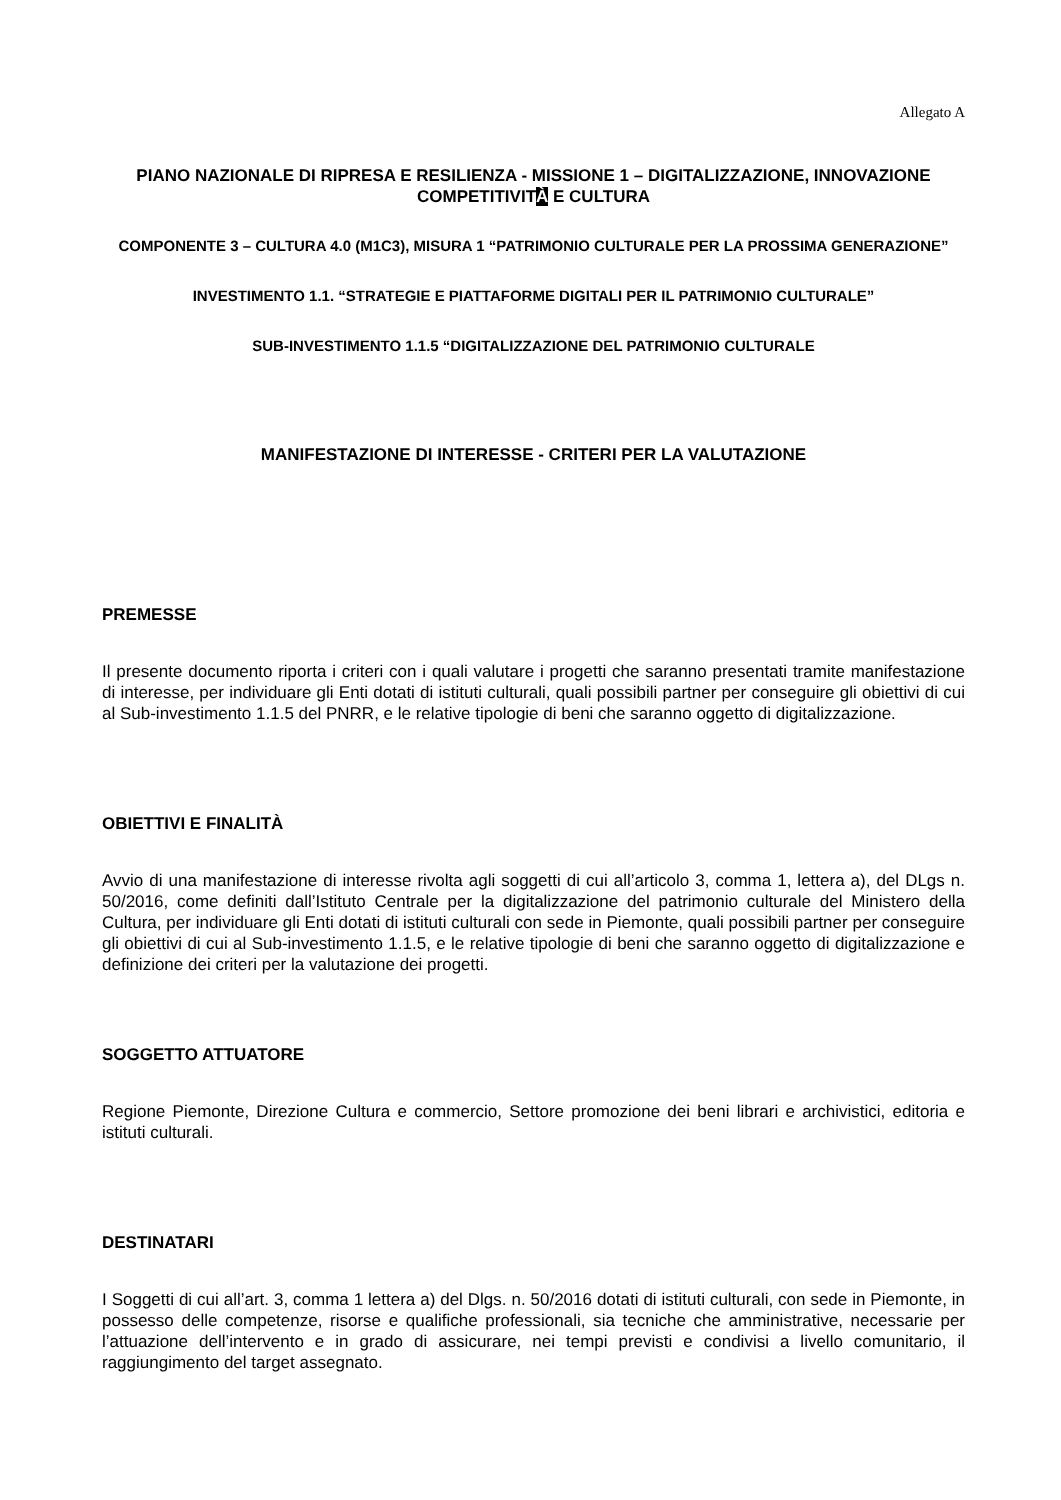Allegato A
PIANO NAZIONALE DI RIPRESA E RESILIENZA - MISSIONE 1 – DIGITALIZZAZIONE, INNOVAZIONE COMPETITIVITÀ E CULTURA
COMPONENTE 3 – CULTURA 4.0 (M1C3), MISURA 1 “PATRIMONIO CULTURALE PER LA PROSSIMA GENERAZIONE”
INVESTIMENTO 1.1. “STRATEGIE E PIATTAFORME DIGITALI PER IL PATRIMONIO CULTURALE”
SUB-INVESTIMENTO 1.1.5 “DIGITALIZZAZIONE DEL PATRIMONIO CULTURALE
MANIFESTAZIONE DI INTERESSE - CRITERI PER LA VALUTAZIONE
PREMESSE
Il presente documento riporta i criteri con i quali valutare i progetti che saranno presentati tramite manifestazione di interesse, per individuare gli Enti dotati di istituti culturali, quali possibili partner per conseguire gli obiettivi di cui al Sub-investimento 1.1.5 del PNRR, e le relative tipologie di beni che saranno oggetto di digitalizzazione.
OBIETTIVI E FINALITÀ
Avvio di una manifestazione di interesse rivolta agli soggetti di cui all’articolo 3, comma 1, lettera a), del DLgs n. 50/2016, come definiti dall’Istituto Centrale per la digitalizzazione del patrimonio culturale del Ministero della Cultura, per individuare gli Enti dotati di istituti culturali con sede in Piemonte, quali possibili partner per conseguire gli obiettivi di cui al Sub-investimento 1.1.5, e le relative tipologie di beni che saranno oggetto di digitalizzazione e definizione dei criteri per la valutazione dei progetti.
SOGGETTO ATTUATORE
Regione Piemonte, Direzione Cultura e commercio, Settore promozione dei beni librari e archivistici, editoria e istituti culturali.
DESTINATARI
I Soggetti di cui all’art. 3, comma 1 lettera a) del Dlgs. n. 50/2016 dotati di istituti culturali, con sede in Piemonte, in possesso delle competenze, risorse e qualifiche professionali, sia tecniche che amministrative, necessarie per l’attuazione dell’intervento e in grado di assicurare, nei tempi previsti e condivisi a livello comunitario, il raggiungimento del target assegnato.